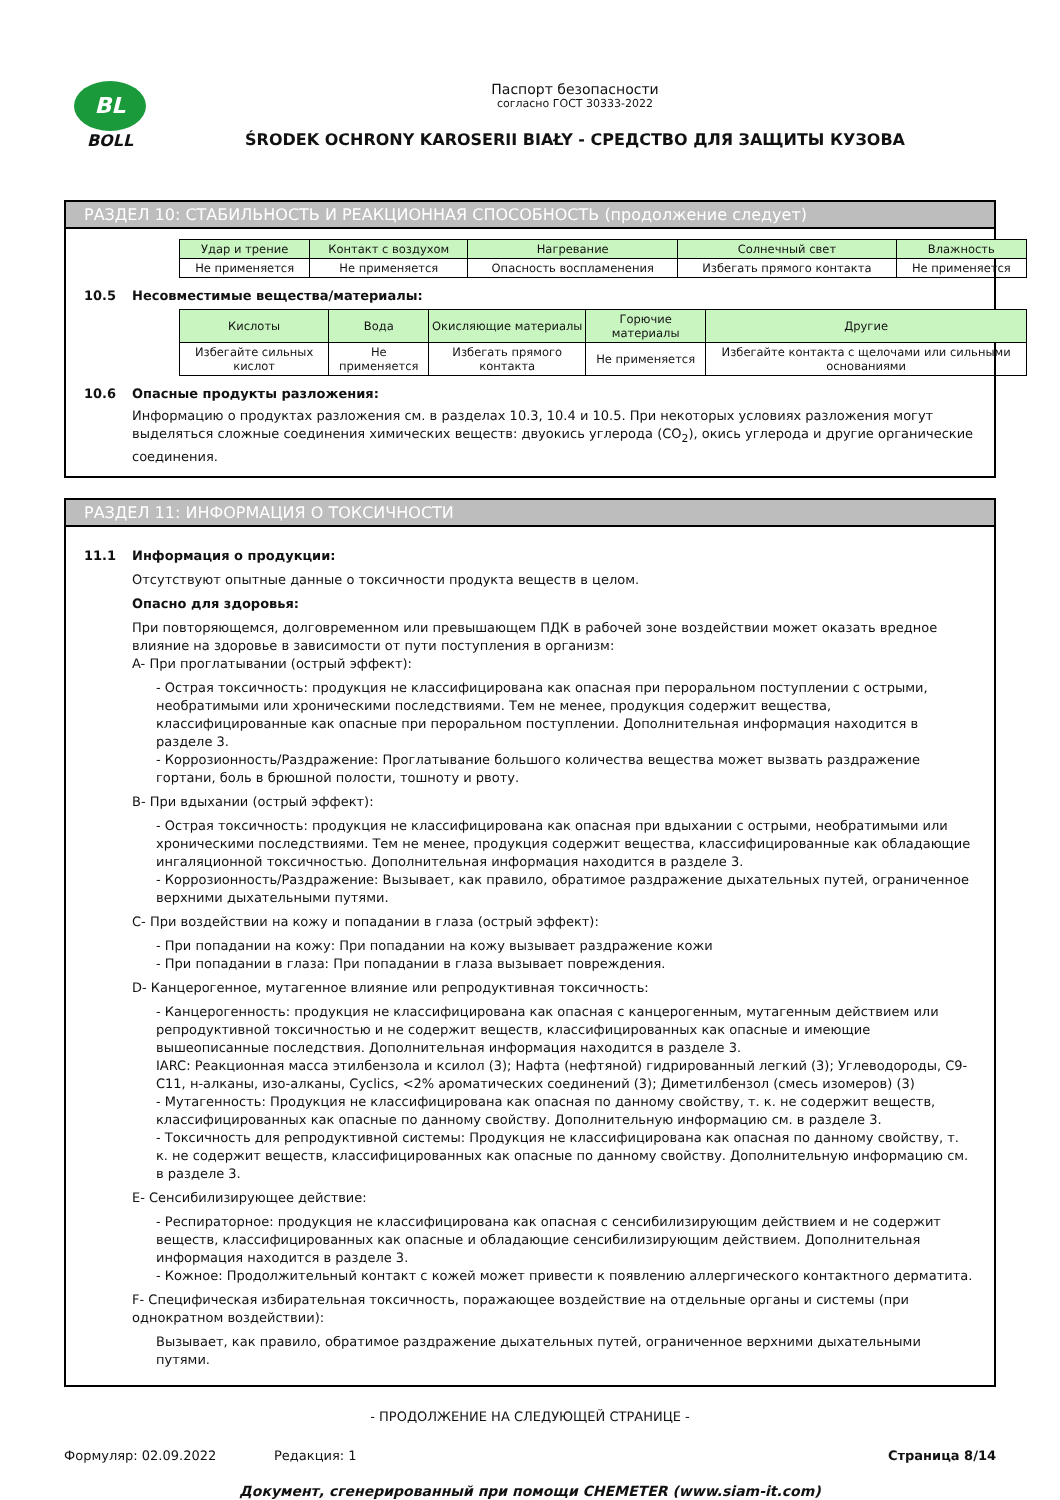BL
BOLL
Паспорт безопасности
согласно ГОСТ 30333-2022
ŚRODEK OCHRONY KAROSERII BIAŁY - СРЕДСТВО ДЛЯ ЗАЩИТЫ КУЗОВА
РАЗДЕЛ 10: СТАБИЛЬНОСТЬ И РЕАКЦИОННАЯ СПОСОБНОСТЬ (продолжение следует)
| Удар и трение | Контакт с воздухом | Нагревание | Солнечный свет | Влажность |
| Не применяется | Не применяется | Опасность воспламенения | Избегать прямого контакта | Не применяется |
10.5 Несовместимые вещества/материалы:
| Кислоты | Вода | Окисляющие материалы | Горючие материалы | Другие |
| Избегайте сильных кислот | Не применяется | Избегать прямого контакта | Не применяется | Избегайте контакта с щелочами или сильными основаниями |
10.6 Опасные продукты разложения:
Информацию о продуктах разложения см. в разделах 10.3, 10.4 и 10.5. При некоторых условиях разложения могут выделяться сложные соединения химических веществ: двуокись углерода (CO<sub>2</sub>), окись углерода и другие органические соединения.
РАЗДЕЛ 11: ИНФОРМАЦИЯ О ТОКСИЧНОСТИ
11.1 Информация о продукции:
Отсутствуют опытные данные о токсичности продукта веществ в целом.
Опасно для здоровья:
При повторяющемся, долговременном или превышающем ПДК в рабочей зоне воздействии может оказать вредное влияние на здоровье в зависимости от пути поступления в организм:
A- При проглатывании (острый эффект):
- Острая токсичность: продукция не классифицирована как опасная при пероральном поступлении с острыми, необратимыми или хроническими последствиями. Тем не менее, продукция содержит вещества, классифицированные как опасные при пероральном поступлении. Дополнительная информация находится в разделе 3.
- Коррозионность/Раздражение: Проглатывание большого количества вещества может вызвать раздражение гортани, боль в брюшной полости, тошноту и рвоту.
B- При вдыхании (острый эффект):
- Острая токсичность: продукция не классифицирована как опасная при вдыхании с острыми, необратимыми или хроническими последствиями. Тем не менее, продукция содержит вещества, классифицированные как обладающие ингаляционной токсичностью. Дополнительная информация находится в разделе 3.
- Коррозионность/Раздражение: Вызывает, как правило, обратимое раздражение дыхательных путей, ограниченное верхними дыхательными путями.
C- При воздействии на кожу и попадании в глаза (острый эффект):
- При попадании на кожу: При попадании на кожу вызывает раздражение кожи
- При попадании в глаза: При попадании в глаза вызывает повреждения.
D- Канцерогенное, мутагенное влияние или репродуктивная токсичность:
- Канцерогенность: продукция не классифицирована как опасная с канцерогенным, мутагенным действием или репродуктивной токсичностью и не содержит веществ, классифицированных как опасные и имеющие вышеописанные последствия. Дополнительная информация находится в разделе 3.
IARC: Реакционная масса этилбензола и ксилол (3); Нафта (нефтяной) гидрированный легкий (3); Углеводороды, C9-C11, н-алканы, изо-алканы, Cyclics, <2% ароматических соединений (3); Диметилбензол (смесь изомеров) (3)
- Мутагенность: Продукция не классифицирована как опасная по данному свойству, т. к. не содержит веществ, классифицированных как опасные по данному свойству. Дополнительную информацию см. в разделе 3.
- Токсичность для репродуктивной системы: Продукция не классифицирована как опасная по данному свойству, т. к. не содержит веществ, классифицированных как опасные по данному свойству. Дополнительную информацию см. в разделе 3.
E- Сенсибилизирующее действие:
- Респираторное: продукция не классифицирована как опасная с сенсибилизирующим действием и не содержит веществ, классифицированных как опасные и обладающие сенсибилизирующим действием. Дополнительная информация находится в разделе 3.
- Кожное: Продолжительный контакт с кожей может привести к появлению аллергического контактного дерматита.
F- Специфическая избирательная токсичность, поражающее воздействие на отдельные органы и системы (при однократном воздействии):
Вызывает, как правило, обратимое раздражение дыхательных путей, ограниченное верхними дыхательными путями.
- ПРОДОЛЖЕНИЕ НА СЛЕДУЮЩЕЙ СТРАНИЦЕ -
Формуляр: 02.09.2022 Редакция: 1 Страница 8/14
Документ, сгенерированный при помощи CHEMETER (www.siam-it.com)